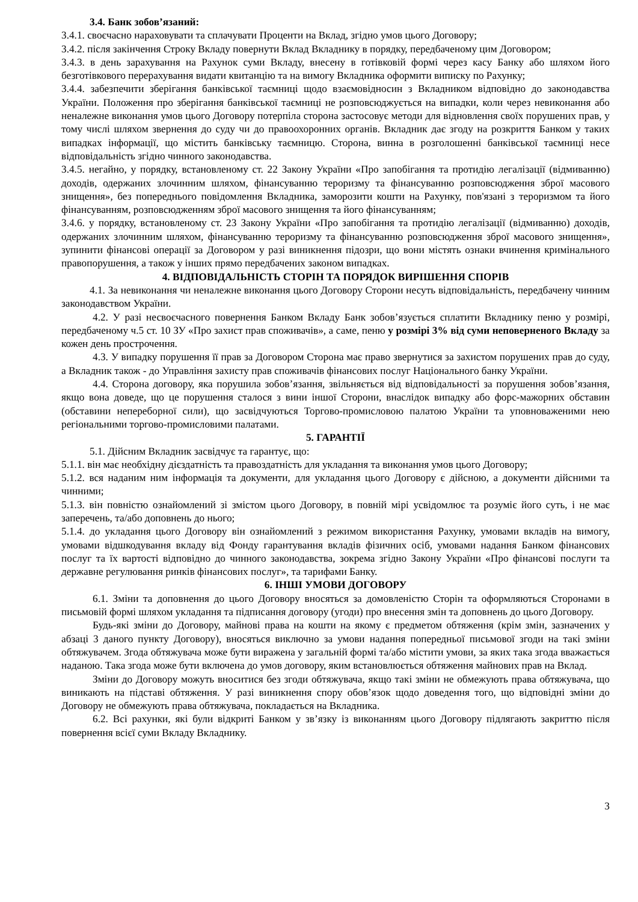3.4. Банк зобов’язаний:
3.4.1. своєчасно нараховувати та сплачувати Проценти на Вклад, згідно умов цього Договору;
3.4.2. після закінчення Строку Вкладу повернути Вклад Вкладнику в порядку, передбаченому цим Договором;
3.4.3. в день зарахування на Рахунок суми Вкладу, внесену в готівковій формі через касу Банку або шляхом його безготівкового перерахування видати квитанцію та на вимогу Вкладника оформити виписку по Рахунку;
3.4.4. забезпечити зберігання банківської таємниці щодо взаємовідносин з Вкладником відповідно до законодавства України. Положення про зберігання банківської таємниці не розповсюджується на випадки, коли через невиконання або неналежне виконання умов цього Договору потерпіла сторона застосовує методи для відновлення своїх порушених прав, у тому числі шляхом звернення до суду чи до правоохоронних органів. Вкладник дає згоду на розкриття Банком у таких випадках інформації, що містить банківську таємницю. Сторона, винна в розголошенні банківської таємниці несе відповідальність згідно чинного законодавства.
3.4.5. негайно, у порядку, встановленому ст. 22 Закону України «Про запобігання та протидію легалізації (відмиванню) доходів, одержаних злочинним шляхом, фінансуванню тероризму та фінансуванню розповсюдження зброї масового знищення», без попереднього повідомлення Вкладника, заморозити кошти на Рахунку, пов'язані з тероризмом та його фінансуванням, розповсюдженням зброї масового знищення та його фінансуванням;
3.4.6. у порядку, встановленому ст. 23 Закону України «Про запобігання та протидію легалізації (відмиванню) доходів, одержаних злочинним шляхом, фінансуванню тероризму та фінансуванню розповсюдження зброї масового знищення», зупинити фінансові операції за Договором у разі виникнення підозри, що вони містять ознаки вчинення кримінального правопорушення, а також у інших прямо передбачених законом випадках.
4. ВІДПОВІДАЛЬНІСТЬ СТОРІН ТА ПОРЯДОК ВИРІШЕННЯ СПОРІВ
4.1. За невиконання чи неналежне виконання цього Договору Сторони несуть відповідальність, передбачену чинним законодавством України.
4.2. У разі несвоєчасного повернення Банком Вкладу Банк зобов’язується сплатити Вкладнику пеню у розмірі, передбаченому ч.5 ст. 10 ЗУ «Про захист прав споживачів», а саме, пеню у розмірі 3% від суми неповерненого Вкладу за кожен день прострочення.
4.3. У випадку порушення її прав за Договором Сторона має право звернутися за захистом порушених прав до суду, а Вкладник також - до Управління захисту прав споживачів фінансових послуг Національного банку України.
4.4. Сторона договору, яка порушила зобов’язання, звільняється від відповідальності за порушення зобов’язання, якщо вона доведе, що це порушення сталося з вини іншої Сторони, внаслідок випадку або форс-мажорних обставин (обставини непереборної сили), що засвідчуються Торгово-промисловою палатою України та уповноваженими нею регіональними торгово-промисловими палатами.
5. ГАРАНТІЇ
5.1. Дійсним Вкладник засвідчує та гарантує, що:
5.1.1. він має необхідну дієздатність та правоздатність для укладання та виконання умов цього Договору;
5.1.2. вся наданим ним інформація та документи, для укладання цього Договору є дійсною, а документи дійсними та чинними;
5.1.3. він повністю ознайомлений зі змістом цього Договору, в повній мірі усвідомлює та розуміє його суть, і не має заперечень, та/або доповнень до нього;
5.1.4. до укладання цього Договору він ознайомлений з режимом використання Рахунку, умовами вкладів на вимогу, умовами відшкодування вкладу від Фонду гарантування вкладів фізичних осіб, умовами надання Банком фінансових послуг та їх вартості відповідно до чинного законодавства, зокрема згідно Закону України «Про фінансові послуги та державне регулювання ринків фінансових послуг», та тарифами Банку.
6. ІНШІ УМОВИ ДОГОВОРУ
6.1. Зміни та доповнення до цього Договору вносяться за домовленістю Сторін та оформляються Сторонами в письмовій формі шляхом укладання та підписання договору (угоди) про внесення змін та доповнень до цього Договору.
Будь-які зміни до Договору, майнові права на кошти на якому є предметом обтяження (крім змін, зазначених у абзаці 3 даного пункту Договору), вносяться виключно за умови надання попередньої письмової згоди на такі зміни обтяжувачем. Згода обтяжувача може бути виражена у загальній формі та/або містити умови, за яких така згода вважається наданою. Така згода може бути включена до умов договору, яким встановлюється обтяження майнових прав на Вклад.
Зміни до Договору можуть вноситися без згоди обтяжувача, якщо такі зміни не обмежують права обтяжувача, що виникають на підставі обтяження. У разі виникнення спору обов’язок щодо доведення того, що відповідні зміни до Договору не обмежують права обтяжувача, покладається на Вкладника.
6.2. Всі рахунки, які були відкриті Банком у зв’язку із виконанням цього Договору підлягають закриттю після повернення всієї суми Вкладу Вкладнику.
3